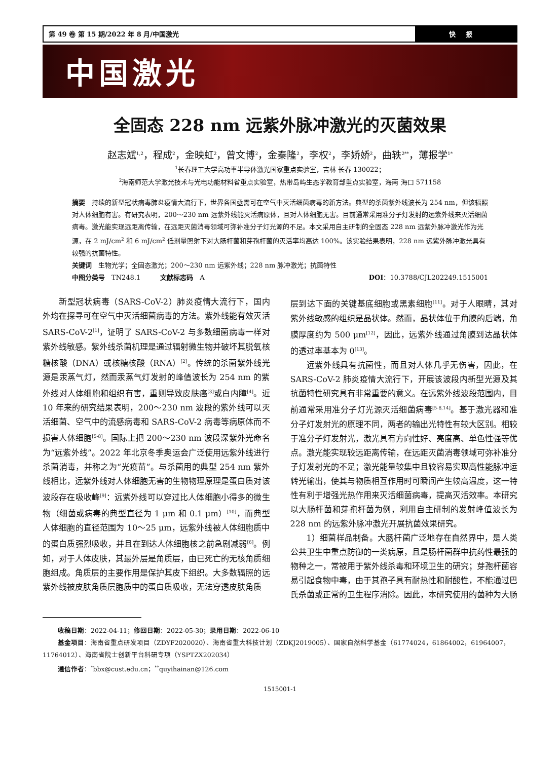第 49 卷 第 15 期/2022 年 8 月/中国激光
快报
中国激光
全固态 228 nm 远紫外脉冲激光的灭菌效果
赵志斌<sup>1,2</sup>，程成<sup>2</sup>，金映虹<sup>2</sup>，曾文博<sup>2</sup>，金秦隆<sup>2</sup>，李权<sup>2</sup>，李娇娇<sup>2</sup>，曲轶<sup>2**</sup>，薄报学<sup>1*</sup>
<sup>1</sup> 长春理工大学高功率半导体激光国家重点实验室，吉林 长春 130022；
<sup>2</sup> 海南师范大学激光技术与光电功能材料省重点实验室，热带岛屿生态学教育部重点实验室，海南 海口 571158
摘要　持续的新型冠状病毒肺炎疫情大流行下，世界各国亟需可在空气中灭活细菌病毒的新方法。典型的杀菌紫外线波长为 254 nm，但该辐照对人体细胞有害。有研究表明，200～230 nm 远紫外线能灭活病原体，且对人体细胞无害。目前通常采用准分子灯发射的远紫外线来灭活细菌病毒。激光能实现远距离传输，在远距灭菌消毒领域可弥补准分子灯光源的不足。本文采用自主研制的全固态 228 nm 远紫外脉冲激光作为光源，在 2 mJ/cm<sup>2</sup> 和 6 mJ/cm<sup>2</sup> 低剂量照射下对大肠杆菌和芽孢杆菌的灭活率均高达 100%。该实验结果表明，228 nm 远紫外脉冲激光具有较强的抗菌特性。
关键词　生物光学；全固态激光；200～230 nm 远紫外线；228 nm 脉冲激光；抗菌特性
中图分类号　TN248.1　　　文献标志码　A DOI：10.3788/CJL202249.1515001
新型冠状病毒（SARS-CoV-2）肺炎疫情大流行下，国内外均在探寻可在空气中灭活细菌病毒的方法。紫外线能有效灭活 SARS-CoV-2<sup>[1]</sup>，证明了 SARS-CoV-2 与多数细菌病毒一样对紫外线敏感。紫外线杀菌机理是通过辐射微生物并破坏其脱氧核糖核酸（DNA）或核糖核酸（RNA）<sup>[2]</sup>。传统的杀菌紫外线光源是汞蒸气灯，然而汞蒸气灯发射的峰值波长为 254 nm 的紫外线对人体细胞和组织有害，重则导致皮肤癌<sup>[3]</sup>或白内障<sup>[4]</sup>。近 10 年来的研究结果表明，200～230 nm 波段的紫外线可以灭活细菌、空气中的流感病毒和 SARS-CoV-2 病毒等病原体而不损害人体细胞<sup>[5-8]</sup>。国际上把 200～230 nm 波段深紫外光命名为“远紫外线”。2022 年北京冬季奥运会广泛使用远紫外线进行杀菌消毒，并称之为“光疫苗”。与杀菌用的典型 254 nm 紫外线相比，远紫外线对人体细胞无害的生物物理原理是蛋白质对该波段存在吸收峰<sup>[9]</sup>：远紫外线可以穿过比人体细胞小得多的微生物（细菌或病毒的典型直径为 1 μm 和 0.1 μm）<sup>[10]</sup>，而典型人体细胞的直径范围为 10～25 μm，远紫外线被人体细胞质中的蛋白质强烈吸收，并且在到达人体细胞核之前急剧减弱<sup>[6]</sup>。例如，对于人体皮肤，其最外层是角质层，由已死亡的无核角质细胞组成。角质层的主要作用是保护其皮下组织。大多数辐照的远紫外线被皮肤角质层胞质中的蛋白质吸收，无法穿透皮肤角质
层到达下面的关键基底细胞或黑素细胞<sup>[11]</sup>。对于人眼睛，其对紫外线敏感的组织是晶状体。然而，晶状体位于角膜的后端，角膜厚度约为 500 μm<sup>[12]</sup>，因此，远紫外线通过角膜到达晶状体的透过率基本为 0<sup>[13]</sup>。
远紫外线具有抗菌性，而且对人体几乎无伤害，因此，在 SARS-CoV-2 肺炎疫情大流行下，开展该波段内新型光源及其抗菌特性研究具有非常重要的意义。在远紫外线波段范围内，目前通常采用准分子灯光源灭活细菌病毒<sup>[5-8,14]</sup>。基于激光器和准分子灯发射光的原理不同，两者的输出光特性有较大区别。相较于准分子灯发射光，激光具有方向性好、亮度高、单色性强等优点。激光能实现较远距离传输，在远距灭菌消毒领域可弥补准分子灯发射光的不足；激光能量较集中且较容易实现高性能脉冲运转光输出，使其与物质相互作用时可瞬间产生较高温度，这一特性有利于增强光热作用来灭活细菌病毒，提高灭活效率。本研究以大肠杆菌和芽孢杆菌为例，利用自主研制的发射峰值波长为 228 nm 的远紫外脉冲激光开展抗菌效果研究。
1）细菌样品制备。大肠杆菌广泛地存在自然界中，是人类公共卫生中重点防御的一类病原，且是肠杆菌群中抗药性最强的物种之一，常被用于紫外线杀毒和环境卫生的研究；芽孢杆菌容易引起食物中毒，由于其孢子具有耐热性和耐酸性，不能通过巴氏杀菌或正常的卫生程序消除。因此，本研究使用的菌种为大肠
收稿日期：2022-04-11；修回日期：2022-05-30；录用日期：2022-06-10
基金项目：海南省重点研发项目（ZDYF2020020）、海南省重大科技计划（ZDKJ2019005）、国家自然科学基金（61774024，61864002，61964007，11764012）、海南省院士创新平台科研专项（YSPTZX202034）
通信作者：<sup>*</sup>bbx@cust.edu.cn；<sup>**</sup>quyihainan@126.com
1515001-1